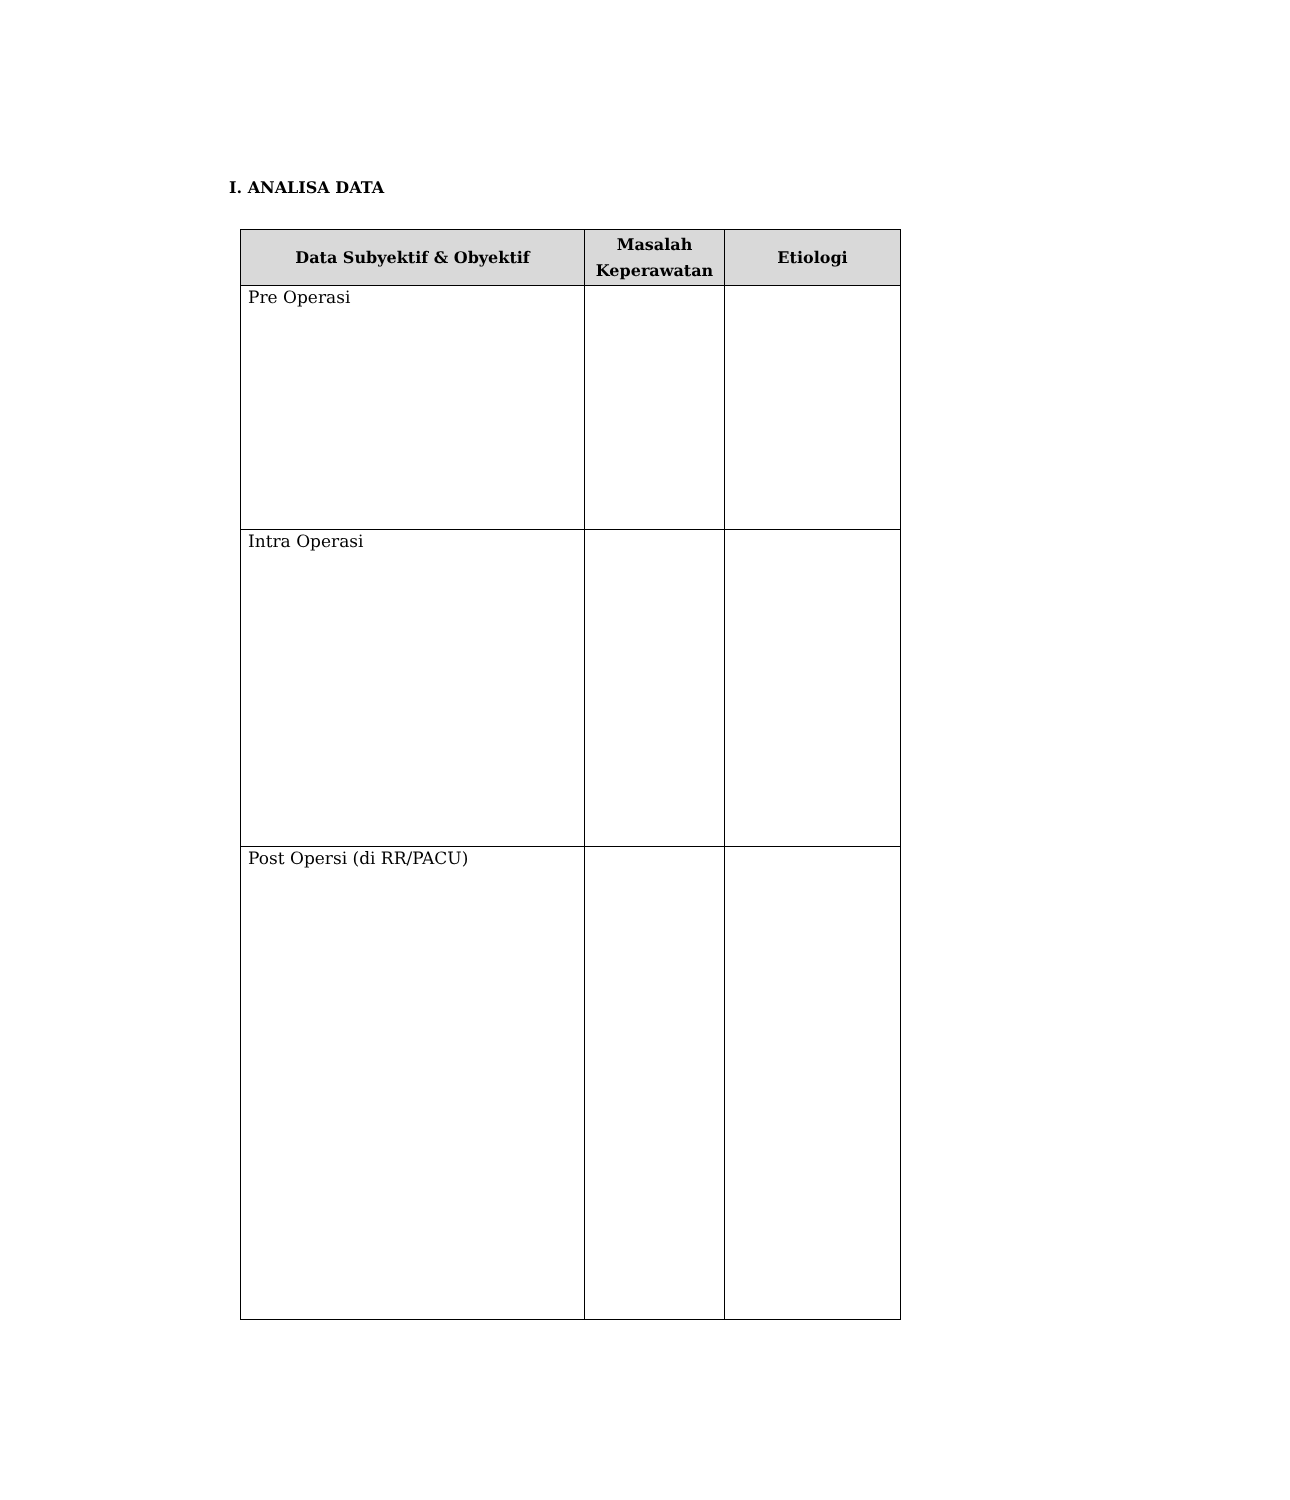I. ANALISA DATA
| Data Subyektif & Obyektif | Masalah Keperawatan | Etiologi |
| --- | --- | --- |
| Pre Operasi | | |
| Intra Operasi | | |
| Post Opersi (di RR/PACU) | | |